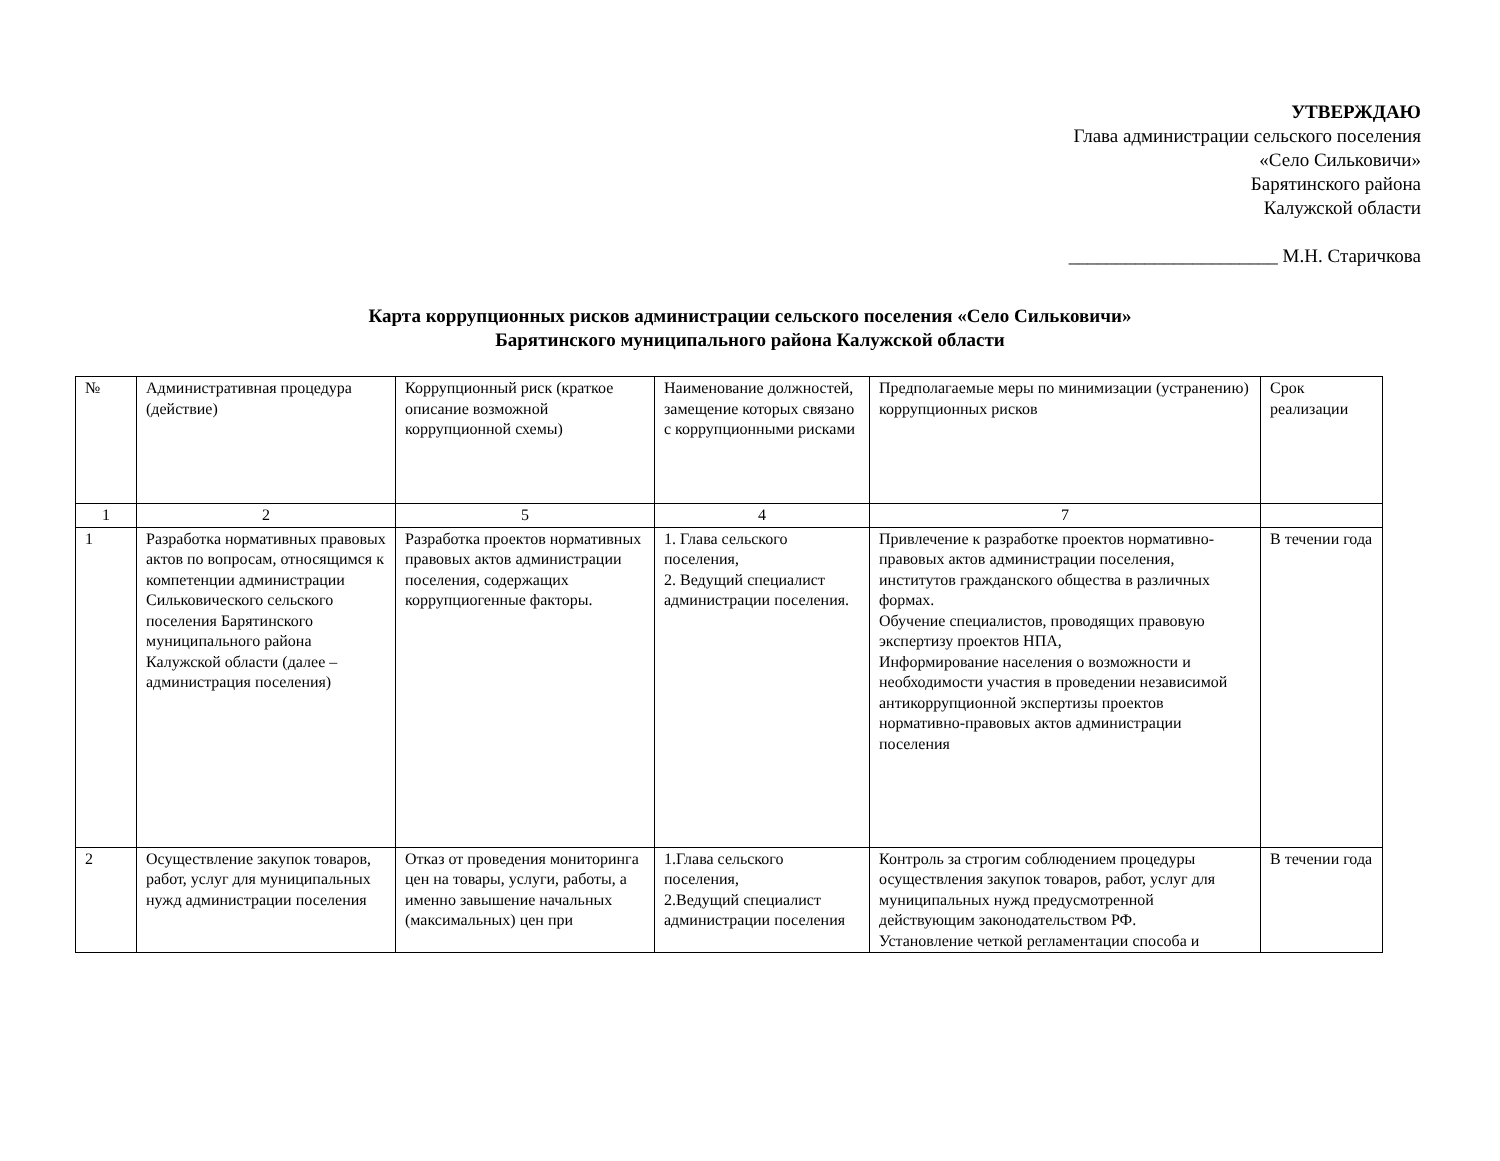УТВЕРЖДАЮ
Глава администрации сельского поселения
«Село Сильковичи»
Барятинского района
Калужской области
______________________ М.Н. Старичкова
Карта коррупционных рисков администрации сельского поселения «Село Сильковичи»
Барятинского муниципального района Калужской области
| № | Административная процедура (действие) | Коррупционный риск (краткое описание возможной коррупционной схемы) | Наименование должностей, замещение которых связано с коррупционными рисками | Предполагаемые меры по минимизации (устранению) коррупционных рисков | Срок реализации |
| 1 | 2 | 5 | 4 | 7 | |
| 1 | Разработка нормативных правовых актов по вопросам, относящимся к компетенции администрации Сильковического сельского поселения Барятинского муниципального района Калужской области (далее – администрация поселения) | Разработка проектов нормативных правовых актов администрации поселения, содержащих коррупциогенные факторы. | 1. Глава сельского поселения, 2. Ведущий специалист администрации поселения. | Привлечение к разработке проектов нормативно-правовых актов администрации поселения, институтов гражданского общества в различных формах. Обучение специалистов, проводящих правовую экспертизу проектов НПА, Информирование населения о возможности и необходимости участия в проведении независимой антикоррупционной экспертизы проектов нормативно-правовых актов администрации поселения | В течении года |
| 2 | Осуществление закупок товаров, работ, услуг для муниципальных нужд администрации поселения | Отказ от проведения мониторинга цен на товары, услуги, работы, а именно завышение начальных (максимальных) цен при | 1.Глава сельского поселения, 2.Ведущий специалист администрации поселения | Контроль за строгим соблюдением процедуры осуществления закупок товаров, работ, услуг для муниципальных нужд предусмотренной действующим законодательством РФ. Установление четкой регламентации способа и | В течении года |